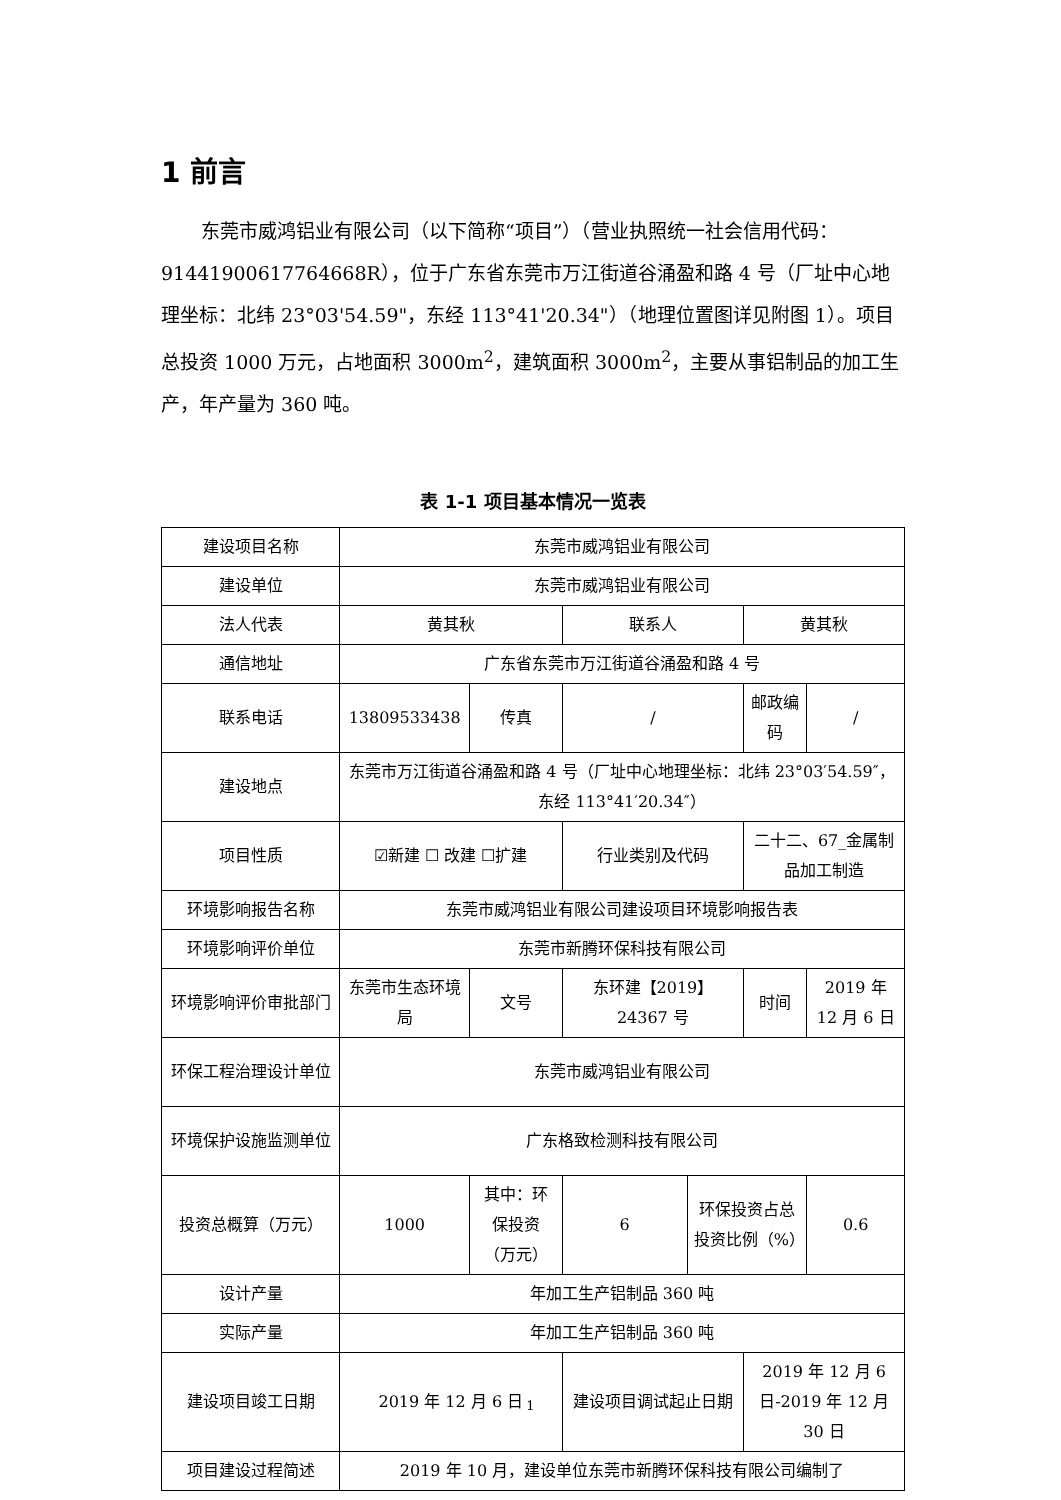1 前言
东莞市威鸿铝业有限公司（以下简称“项目”）（营业执照统一社会信用代码：91441900617764668R），位于广东省东莞市万江街道谷涌盈和路 4 号（厂址中心地理坐标：北纬 23°03'54.59"，东经 113°41'20.34"）（地理位置图详见附图 1）。项目总投资 1000 万元，占地面积 3000m<sup>2</sup>，建筑面积 3000m<sup>2</sup>，主要从事铝制品的加工生产，年产量为 360 吨。
表 1-1 项目基本情况一览表
| 建设项目名称 | 东莞市威鸿铝业有限公司 | | | | | | | |
| 建设单位 | 东莞市威鸿铝业有限公司 | | | | | | | |
| 法人代表 | 黄其秋 | | | 联系人 | | 黄其秋 | | |
| 通信地址 | 广东省东莞市万江街道谷涌盈和路 4 号 | | | | | | | |
| 联系电话 | 13809533438 | | 传真 | / | | 邮政编码 | | / |
| 建设地点 | 东莞市万江街道谷涌盈和路 4 号（厂址中心地理坐标：北纬 23°03′54.59″，东经 113°41′20.34″） | | | | | | | |
| 项目性质 | ☑新建 ☐ 改建 ☐扩建 | | | 行业类别及代码 | | 二十二、67_金属制品加工制造 | | |
| 环境影响报告名称 | 东莞市威鸿铝业有限公司建设项目环境影响报告表 | | | | | | | |
| 环境影响评价单位 | 东莞市新腾环保科技有限公司 | | | | | | | |
| 环境影响评价审批部门 | 东莞市生态环境局 | | 文号 | 东环建【2019】24367 号 | | 时间 | | 2019 年 12 月 6 日 |
| 环保工程治理设计单位 | 东莞市威鸿铝业有限公司 | | | | | | | |
| 环境保护设施监测单位 | 广东格致检测科技有限公司 | | | | | | | |
| 投资总概算（万元） | 1000 | 其中：环保投资（万元） | | 6 | 环保投资占总投资比例（%） | | 0.6 | |
| 设计产量 | 年加工生产铝制品 360 吨 | | | | | | | |
| 实际产量 | 年加工生产铝制品 360 吨 | | | | | | | |
| 建设项目竣工日期 | 2019 年 12 月 6 日 | | | 建设项目调试起止日期 | | 2019 年 12 月 6 日-2019 年 12 月 30 日 | | |
| 项目建设过程简述 | 2019 年 10 月，建设单位东莞市新腾环保科技有限公司编制了 | | | | | | | |
1